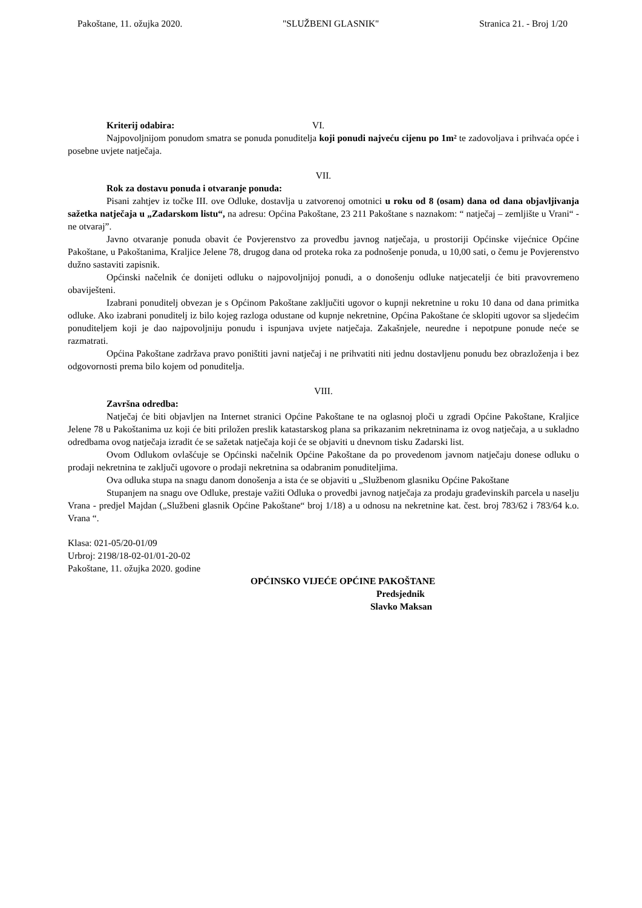Pakoštane, 11. ožujka 2020. "SLUŽBENI GLASNIK" Stranica 21. - Broj 1/20
Kriterij odabira: VI.
Najpovoljnijom ponudom smatra se ponuda ponuditelja koji ponudi najveću cijenu po 1m² te zadovoljava i prihvaća opće i posebne uvjete natječaja.
VII.
Rok za dostavu ponuda i otvaranje ponuda:
Pisani zahtjev iz točke III. ove Odluke, dostavlja u zatvorenoj omotnici u roku od 8 (osam) dana od dana objavljivanja sažetka natječaja u „Zadarskom listu“, na adresu: Općina Pakoštane, 23 211 Pakoštane s naznakom: “ natječaj – zemljište u Vrani“ - ne otvaraj”.
Javno otvaranje ponuda obavit će Povjerenstvo za provedbu javnog natječaja, u prostoriji Općinske vijećnice Općine Pakoštane, u Pakoštanima, Kraljice Jelene 78, drugog dana od proteka roka za podnošenje ponuda, u 10,00 sati, o čemu je Povjerenstvo dužno sastaviti zapisnik.
Općinski načelnik će donijeti odluku o najpovoljnijoj ponudi, a o donošenju odluke natjecatelji će biti pravovremeno obaviješteni.
Izabrani ponuditelj obvezan je s Općinom Pakoštane zaključiti ugovor o kupnji nekretnine u roku 10 dana od dana primitka odluke. Ako izabrani ponuditelj iz bilo kojeg razloga odustane od kupnje nekretnine, Općina Pakoštane će sklopiti ugovor sa sljedećim ponuditeljem koji je dao najpovoljniju ponudu i ispunjava uvjete natječaja. Zakašnjele, neuredne i nepotpune ponude neće se razmatrati.
Općina Pakoštane zadržava pravo poništiti javni natječaj i ne prihvatiti niti jednu dostavljenu ponudu bez obrazloženja i bez odgovornosti prema bilo kojem od ponuditelja.
VIII.
Završna odredba:
Natječaj će biti objavljen na Internet stranici Općine Pakoštane te na oglasnoj ploči u zgradi Općine Pakoštane, Kraljice Jelene 78 u Pakoštanima uz koji će biti priložen preslik katastarskog plana sa prikazanim nekretninama iz ovog natječaja, a u sukladno odredbama ovog natječaja izradit će se sažetak natječaja koji će se objaviti u dnevnom tisku Zadarski list.
Ovom Odlukom ovlašćuje se Općinski načelnik Općine Pakoštane da po provedenom javnom natječaju donese odluku o prodaji nekretnina te zaključi ugovore o prodaji nekretnina sa odabranim ponuditeljima.
Ova odluka stupa na snagu danom donošenja a ista će se objaviti u „Službenom glasniku Općine Pakoštane
Stupanjem na snagu ove Odluke, prestaje važiti Odluka o provedbi javnog natječaja za prodaju građevinskih parcela u naselju Vrana - predjel Majdan („Službeni glasnik Općine Pakoštane“ broj 1/18) a u odnosu na nekretnine kat. čest. broj 783/62 i 783/64 k.o. Vrana “.
Klasa: 021-05/20-01/09
Urbroj: 2198/18-02-01/01-20-02
Pakoštane, 11. ožujka 2020. godine
OPĆINSKO VIJEĆE OPĆINE PAKOŠTANE
Predsjednik
Slavko Maksan